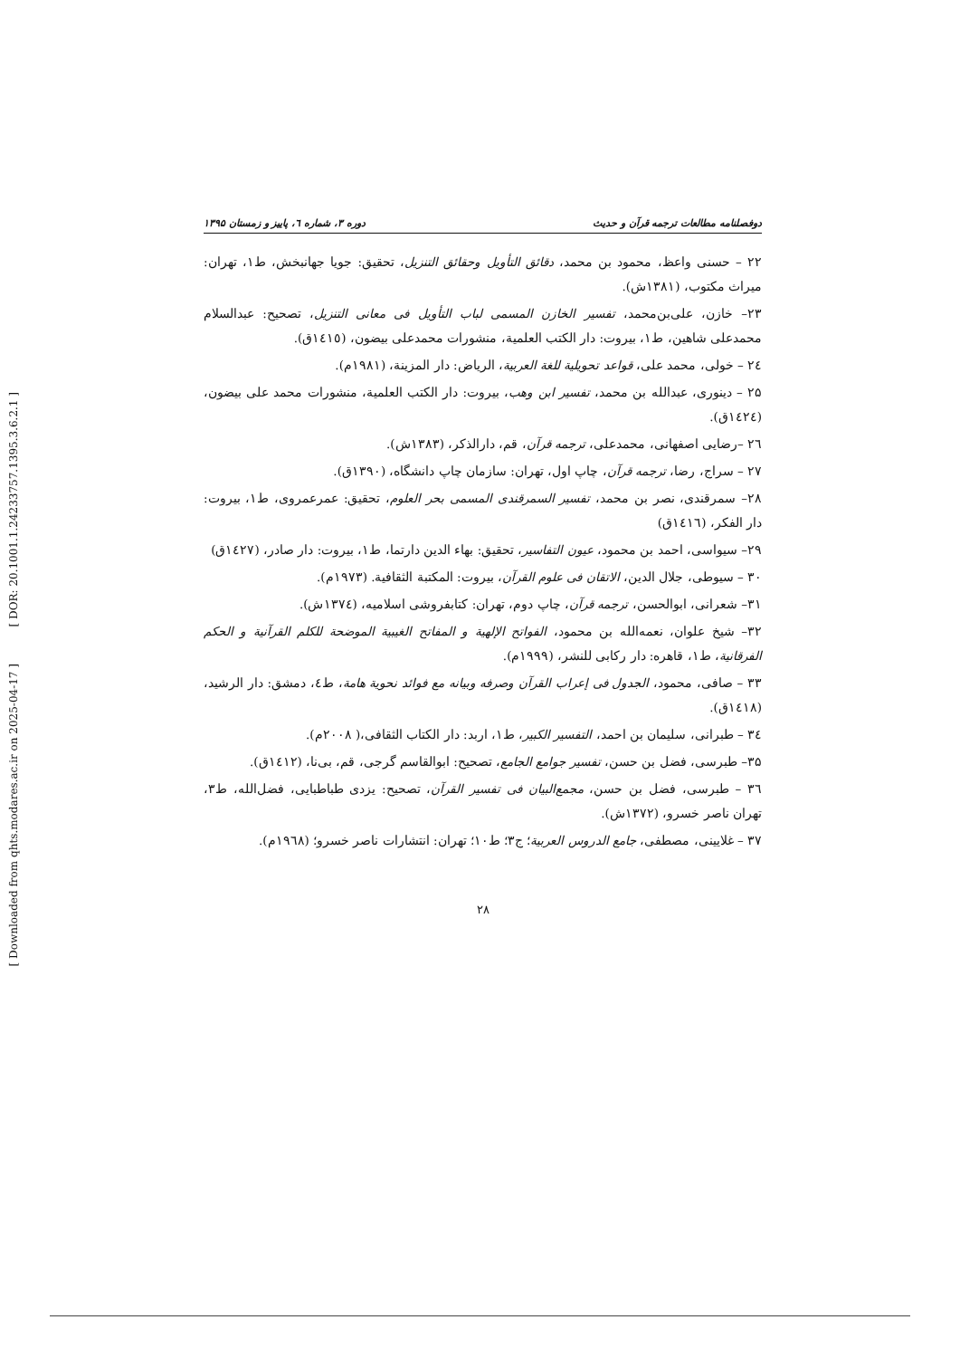[ DOR: 20.1001.1.24233757.1395.3.6.2.1 ]
[ Downloaded from qhts.modares.ac.ir on 2025-04-17 ]
دوفصلنامه مطالعات ترجمه قرآن و حدیث دوره ۳، شماره ٦، پاییز و زمستان ۱۳۹۵
۲۲ – حسنی واعظ، محمود بن محمد، دقائق التأویل وحقائق التنزیل، تحقیق: جویا جهانبخش، ط۱، تهران: میراث مکتوب، (۱۳۸۱ش).
۲۳– خازن، علی‌بن‌محمد، تفسیر الخازن المسمی لباب التأویل فی معانی التنزیل، تصحیح: عبدالسلام محمدعلی شاهین، ط۱، بیروت: دار الکتب العلمیة، منشورات محمدعلی بیضون، (١٤١٥ق).
٢٤ – خولی، محمد علی، قواعد تحویلیة للغة العربیة، الریاض: دار المزینة، (۱۹۸۱م).
۲۵ – دینوری، عبدالله بن محمد، تفسیر ابن وهب، بیروت: دار الکتب العلمیة، منشورات محمد علی بیضون، (١٤٢٤ق).
٢٦ –رضایی اصفهانی، محمدعلی، ترجمه قرآن، قم، دارالذکر، (۱۳۸۳ش).
۲۷ – سراج، رضا، ترجمه قرآن، چاپ اول، تهران: سازمان چاپ دانشگاه، (۱۳۹۰ق).
۲۸– سمرقندی، نصر بن محمد، تفسیر السمرقندی المسمی بحر العلوم، تحقیق: عمرعمروی، ط۱، بیروت: دار الفکر، (١٤١٦ق)
۲۹– سیواسی، احمد بن محمود، عیون التفاسیر، تحقیق: بهاء الدین دارتما، ط۱، بیروت: دار صادر، (١٤٢٧ق)
۳۰ – سیوطی، جلال الدین، الاتقان فی علوم القرآن، بیروت: المکتبة الثقافیة. (۱۹۷۳م).
۳۱– شعرانی، ابوالحسن، ترجمه قرآن، چاپ دوم، تهران: کتابفروشی اسلامیه، (١٣٧٤ش).
۳۲– شیخ علوان، نعمه‌الله بن محمود، الفواتح الإلهیة و المفاتح الغیبیة الموضحة للکلم القرآنیة و الحکم الفرقانیة، ط۱، قاهره: دار رکابی للنشر، (۱۹۹۹م).
۳۳ – صافی، محمود، الجدول فی إعراب القرآن وصرفه وبیانه مع فوائد نحویة هامة، ط٤، دمشق: دار الرشید، (١٤١٨ق).
٣٤ – طبرانی، سلیمان بن احمد، التفسیر الکبیر، ط۱، اربد: دار الکتاب الثقافی،( ۲۰۰۸م).
۳۵– طبرسی، فضل بن حسن، تفسیر جوامع الجامع، تصحیح: ابوالقاسم گرجی، قم، بی‌نا، (١٤١٢ق).
٣٦ – طبرسی، فضل بن حسن، مجمع‌البیان فی تفسیر القرآن، تصحیح: یزدی طباطبایی، فضل‌الله، ط۳، تهران ناصر خسرو، (۱۳۷۲ش).
۳۷ – غلایینی، مصطفی، جامع الدروس العربیة؛ ج۳؛ ط۱۰؛ تهران: انتشارات ناصر خسرو؛ (١٩٦٨م).
۲۸